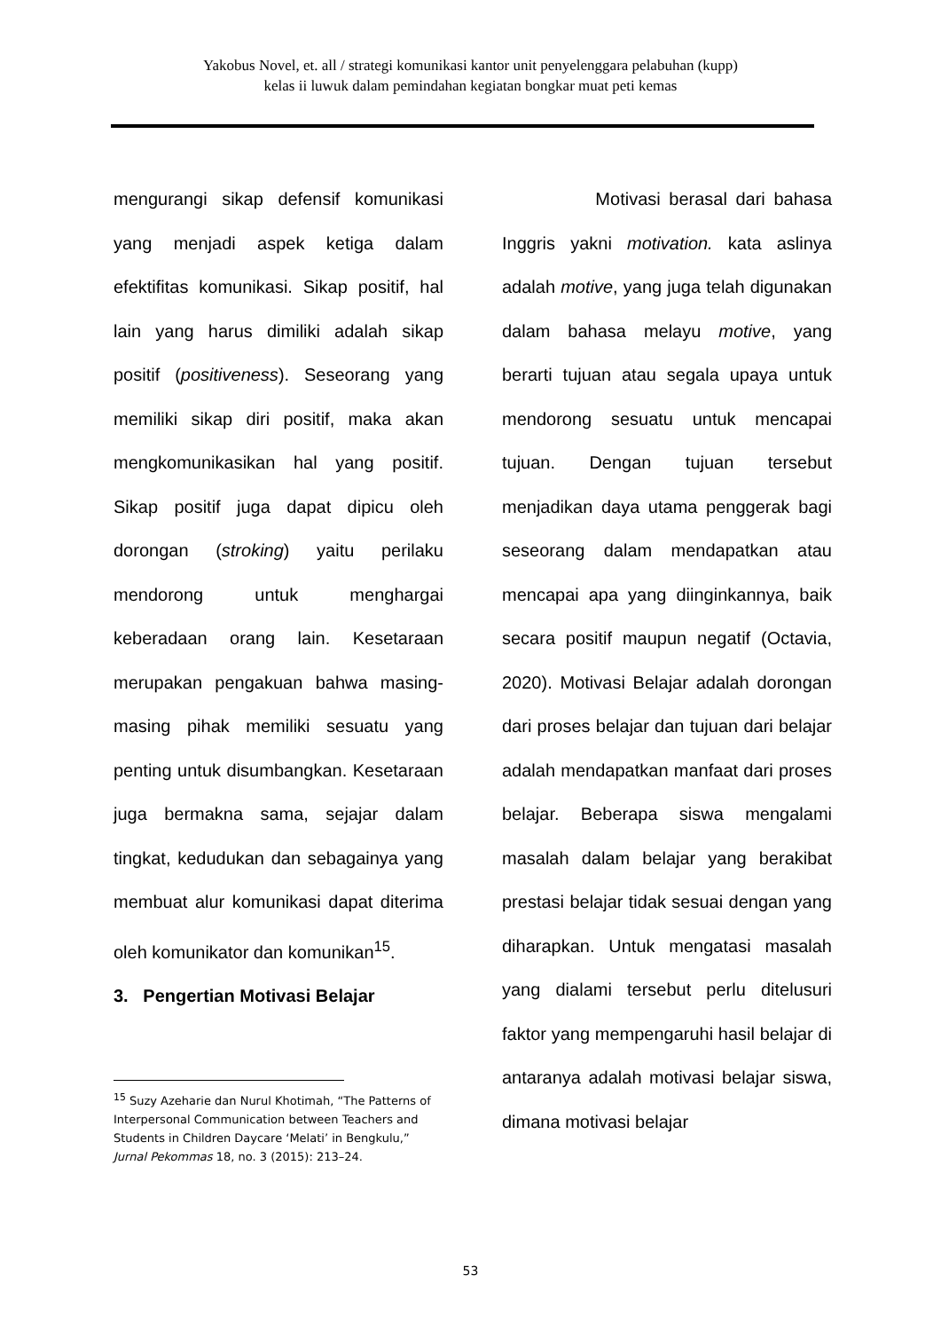Yakobus Novel, et. all / strategi komunikasi kantor unit penyelenggara pelabuhan (kupp)
kelas ii luwuk dalam pemindahan kegiatan bongkar muat peti kemas
mengurangi sikap defensif komunikasi yang menjadi aspek ketiga dalam efektifitas komunikasi. Sikap positif, hal lain yang harus dimiliki adalah sikap positif (positiveness). Seseorang yang memiliki sikap diri positif, maka akan mengkomunikasikan hal yang positif. Sikap positif juga dapat dipicu oleh dorongan (stroking) yaitu perilaku mendorong untuk menghargai keberadaan orang lain. Kesetaraan merupakan pengakuan bahwa masing-masing pihak memiliki sesuatu yang penting untuk disumbangkan. Kesetaraan juga bermakna sama, sejajar dalam tingkat, kedudukan dan sebagainya yang membuat alur komunikasi dapat diterima oleh komunikator dan komunikan<sup>15</sup>.
3. Pengertian Motivasi Belajar
<sup>15</sup> Suzy Azeharie dan Nurul Khotimah, “The Patterns of Interpersonal Communication between Teachers and Students in Children Daycare ‘Melati’ in Bengkulu,” Jurnal Pekommas 18, no. 3 (2015): 213–24.
Motivasi berasal dari bahasa Inggris yakni motivation. kata aslinya adalah motive, yang juga telah digunakan dalam bahasa melayu motive, yang berarti tujuan atau segala upaya untuk mendorong sesuatu untuk mencapai tujuan. Dengan tujuan tersebut menjadikan daya utama penggerak bagi seseorang dalam mendapatkan atau mencapai apa yang diinginkannya, baik secara positif maupun negatif (Octavia, 2020). Motivasi Belajar adalah dorongan dari proses belajar dan tujuan dari belajar adalah mendapatkan manfaat dari proses belajar. Beberapa siswa mengalami masalah dalam belajar yang berakibat prestasi belajar tidak sesuai dengan yang diharapkan. Untuk mengatasi masalah yang dialami tersebut perlu ditelusuri faktor yang mempengaruhi hasil belajar di antaranya adalah motivasi belajar siswa, dimana motivasi belajar
53